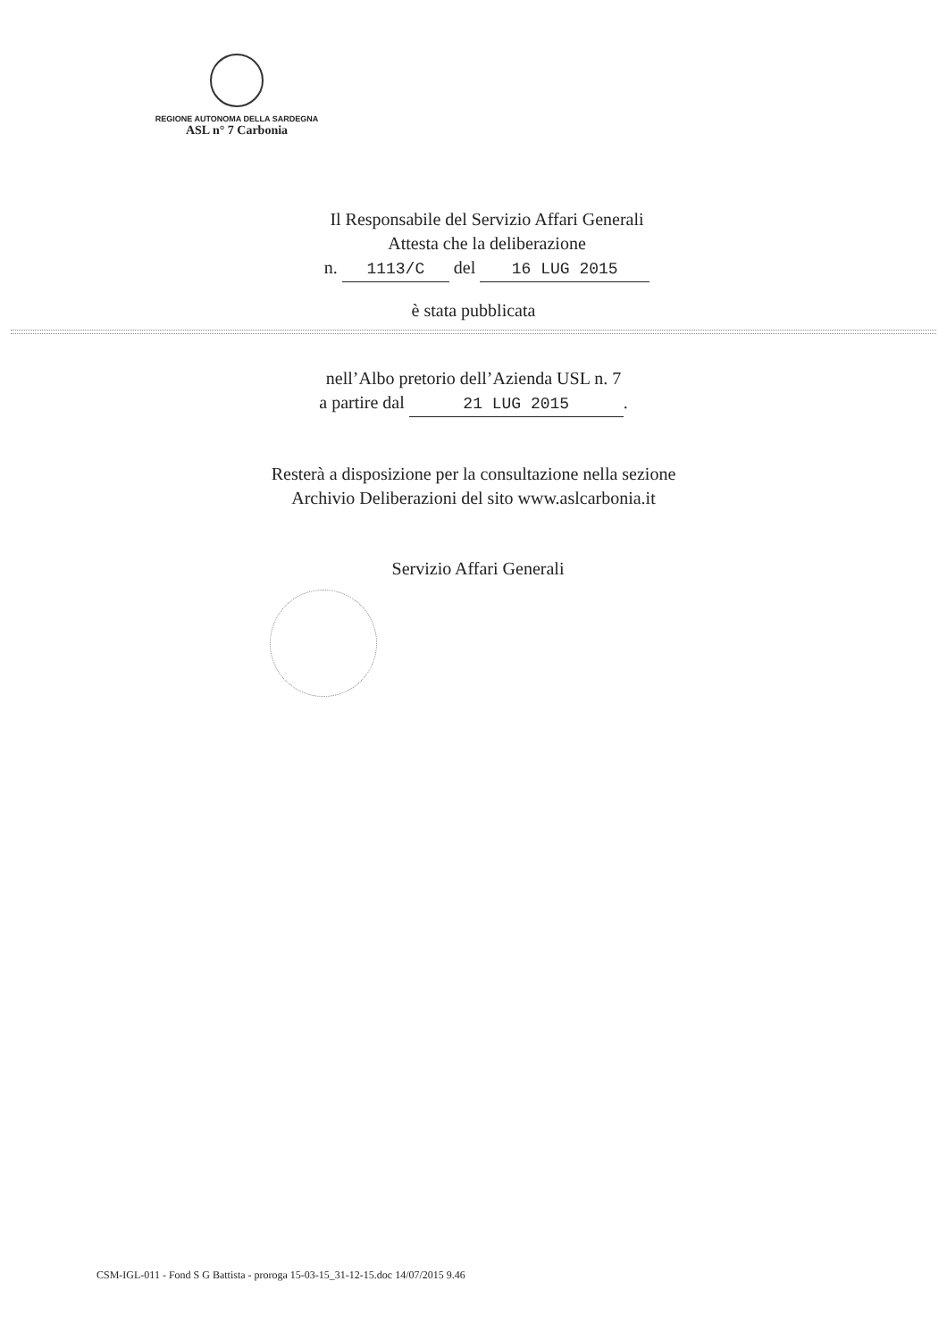REGIONE AUTONOMA DELLA SARDEGNA
ASL n° 7 Carbonia
Il Responsabile del Servizio Affari Generali
Attesta che la deliberazione
n. 1113/C del 16 LUG 2015
è stata pubblicata
nell’Albo pretorio dell’Azienda USL n. 7
a partire dal 21 LUG 2015.
Resterà a disposizione per la consultazione nella sezione
Archivio Deliberazioni del sito www.aslcarbonia.it
Servizio Affari Generali
CSM-IGL-011 - Fond S G Battista - proroga 15-03-15_31-12-15.doc 14/07/2015 9.46